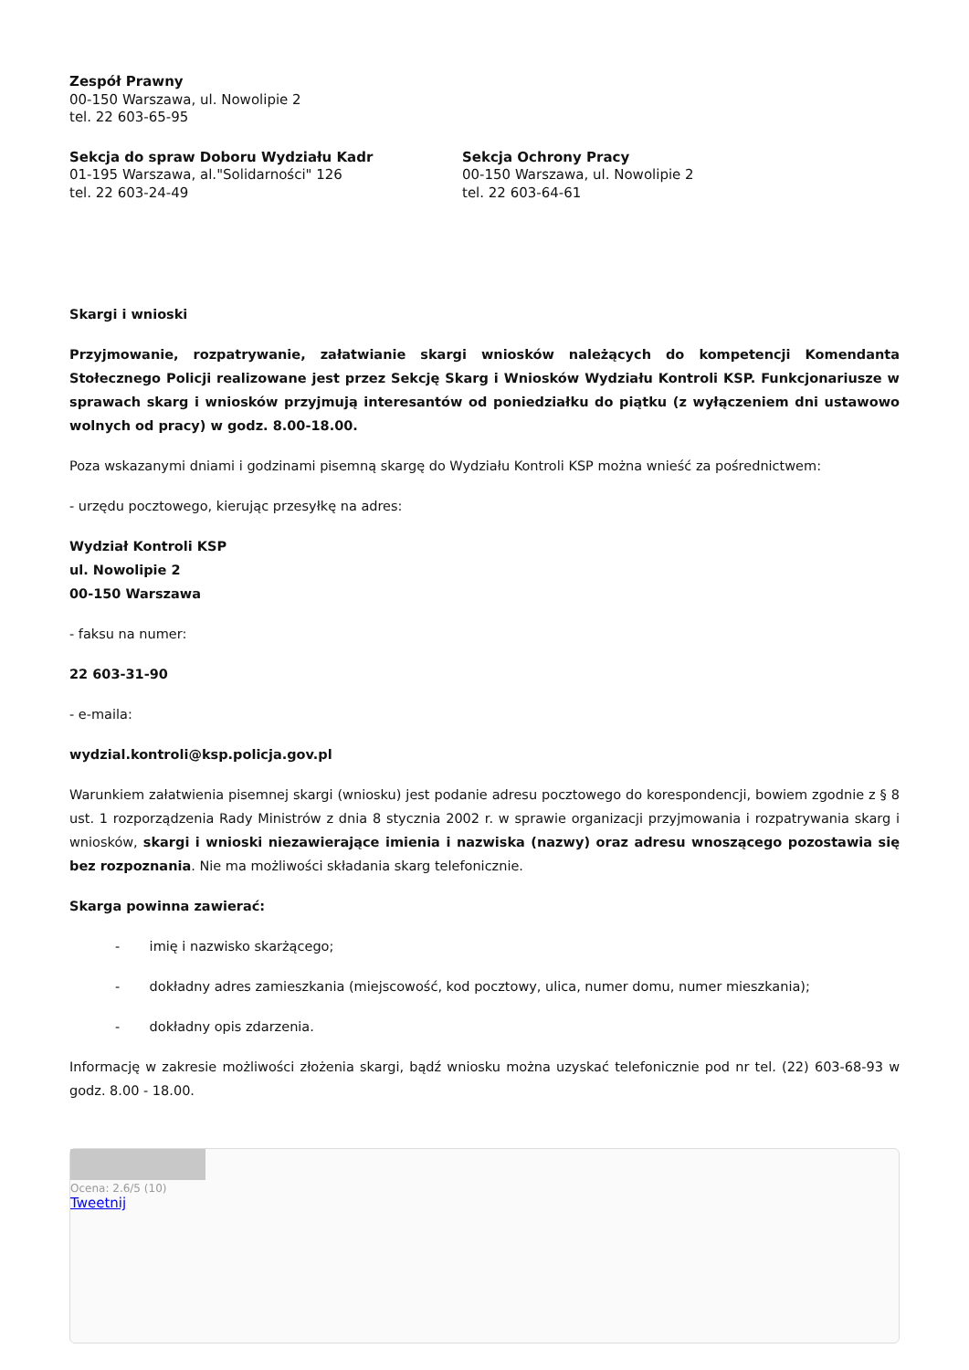Zespół Prawny
00-150 Warszawa, ul. Nowolipie 2
tel. 22 603-65-95
Sekcja do spraw Doboru Wydziału Kadr
01-195 Warszawa, al."Solidarności" 126
tel. 22 603-24-49
Sekcja Ochrony Pracy
00-150 Warszawa, ul. Nowolipie 2
tel. 22 603-64-61
Skargi i wnioski
Przyjmowanie, rozpatrywanie, załatwianie skargi wniosków należących do kompetencji Komendanta Stołecznego Policji realizowane jest przez Sekcję Skarg i Wniosków Wydziału Kontroli KSP. Funkcjonariusze w sprawach skarg i wniosków przyjmują interesantów od poniedziałku do piątku (z wyłączeniem dni ustawowo wolnych od pracy) w godz. 8.00-18.00.
Poza wskazanymi dniami i godzinami pisemną skargę do Wydziału Kontroli KSP można wnieść za pośrednictwem:
- urzędu pocztowego, kierując przesyłkę na adres:
Wydział Kontroli KSP
ul. Nowolipie 2
00-150 Warszawa
- faksu na numer:
22 603-31-90
- e-maila:
wydzial.kontroli@ksp.policja.gov.pl
Warunkiem załatwienia pisemnej skargi (wniosku) jest podanie adresu pocztowego do korespondencji, bowiem zgodnie z § 8 ust. 1 rozporządzenia Rady Ministrów z dnia 8 stycznia 2002 r. w sprawie organizacji przyjmowania i rozpatrywania skarg i wniosków, skargi i wnioski niezawierające imienia i nazwiska (nazwy) oraz adresu wnoszącego pozostawia się bez rozpoznania. Nie ma możliwości składania skarg telefonicznie.
Skarga powinna zawierać:
- imię i nazwisko skarżącego;
- dokładny adres zamieszkania (miejscowość, kod pocztowy, ulica, numer domu, numer mieszkania);
- dokładny opis zdarzenia.
Informację w zakresie możliwości złożenia skargi, bądź wniosku można uzyskać telefonicznie pod nr tel. (22) 603-68-93 w godz. 8.00 - 18.00.
Ocena: 2.6/5 (10)
Tweetnij